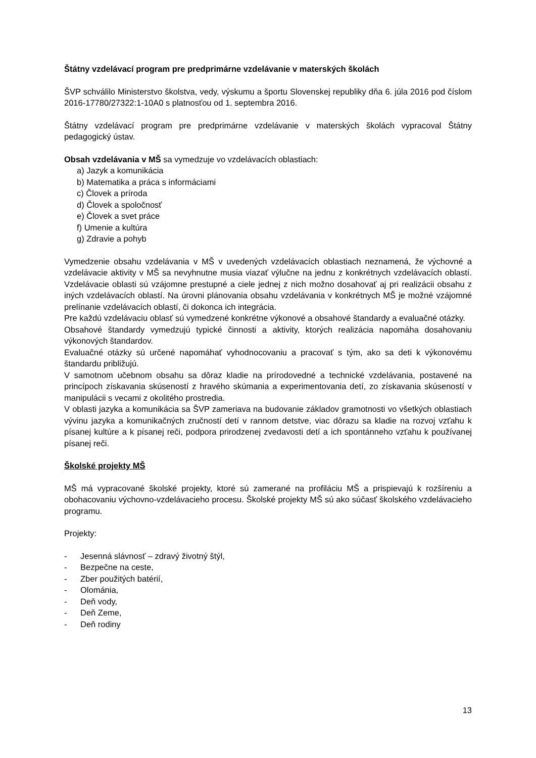Štátny vzdelávací program pre predprimárne vzdelávanie v materských školách
ŠVP schválilo Ministerstvo školstva, vedy, výskumu a športu Slovenskej republiky dňa 6. júla 2016 pod číslom 2016-17780/27322:1-10A0 s platnosťou od 1. septembra 2016.
Štátny vzdelávací program pre predprimárne vzdelávanie v materských školách vypracoval Štátny pedagogický ústav.
Obsah vzdelávania v MŠ sa vymedzuje vo vzdelávacích oblastiach:
a) Jazyk a komunikácia
b) Matematika a práca s informáciami
c) Človek a príroda
d) Človek a spoločnosť
e) Človek a svet práce
f) Umenie a kultúra
g) Zdravie a pohyb
Vymedzenie obsahu vzdelávania v MŠ v uvedených vzdelávacích oblastiach neznamená, že výchovné a vzdelávacie aktivity v MŠ sa nevyhnutne musia viazať výlučne na jednu z konkrétnych vzdelávacích oblastí. Vzdelávacie oblasti sú vzájomne prestupné a ciele jednej z nich možno dosahovať aj pri realizácii obsahu z iných vzdelávacích oblastí. Na úrovni plánovania obsahu vzdelávania v konkrétnych MŠ je možné vzájomné prelínanie vzdelávacích oblastí, či dokonca ich integrácia.
Pre každú vzdelávaciu oblasť sú vymedzené konkrétne výkonové a obsahové štandardy a evaluačné otázky.
Obsahové štandardy vymedzujú typické činnosti a aktivity, ktorých realizácia napomáha dosahovaniu výkonových štandardov.
Evaluačné otázky sú určené napomáhať vyhodnocovaniu a pracovať s tým, ako sa deti k výkonovému štandardu približujú.
V samotnom učebnom obsahu sa dôraz kladie na prírodovedné a technické vzdelávania, postavené na princípoch získavania skúseností z hravého skúmania a experimentovania detí, zo získavania skúseností v manipulácii s vecami z okolitého prostredia.
V oblasti jazyka a komunikácia sa ŠVP zameriava na budovanie základov gramotnosti vo všetkých oblastiach vývinu jazyka a komunikačných zručností detí v rannom detstve, viac dôrazu sa kladie na rozvoj vzťahu k písanej kultúre a k písanej reči, podpora prirodzenej zvedavosti detí a ich spontánneho vzťahu k používanej písanej reči.
Školské projekty MŠ
MŠ má vypracované školské projekty, ktoré sú zamerané na profiláciu MŠ a prispievajú k rozšíreniu a obohacovaniu výchovno-vzdelávacieho procesu. Školské projekty MŠ sú ako súčasť školského vzdelávacieho programu.
Projekty:
- Jesenná slávnosť – zdravý životný štýl,
- Bezpečne na ceste,
- Zber použitých batérií,
- Olománia,
- Deň vody,
- Deň Zeme,
- Deň rodiny
13